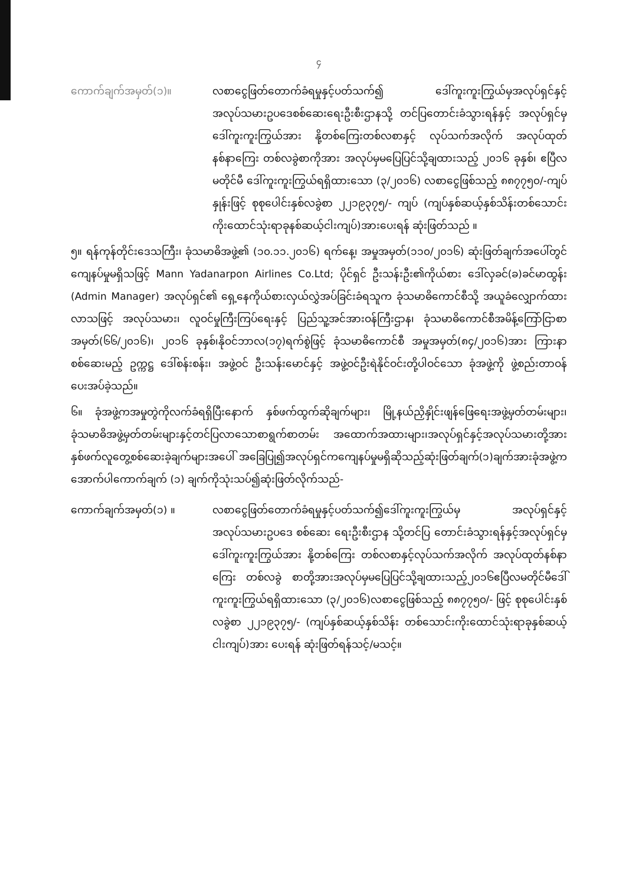၄
ကောက်ချက်အမှတ်(၁)။ လစာငွေဖြတ်တောက်ခံရမှုနှင့်ပတ်သက်၍ ဒေါ်ကူးကူးကြွယ်မှအလုပ်ရှင်နှင့်အလုပ်သမားဥပဒေစစ်ဆေးရေးဦးစီးဌာနသို့ တင်ပြတောင်းခံသွားရန်နှင့် အလုပ်ရှင်မှ ဒေါ်ကူးကူးကြွယ်အား နို့တစ်ကြေးတစ်လစာနှင့် လုပ်သက်အလိုက် အလုပ်ထုတ်နစ်နာကြေး တစ်လခွဲစာကိုအား အလုပ်မှမပြေပြင်သို့ချထားသည့် ၂၀၁၆ ခုနှစ်၊ ဧပြီလမတိုင်မီ ဒေါ်ကူးကူးကြွယ်ရရှိထားသော (၃/၂၀၁၆) လစာငွေဖြစ်သည့် ၈၈၇၇၅၀/-ကျပ်နှုန်းဖြင့် စုစုပေါင်းနှစ်လခွဲစာ ၂၂၁၉၃၇၅/- ကျပ် (ကျပ်နှစ်ဆယ့်နှစ်သိန်းတစ်သောင်းကိုးထောင်သုံးရာခုနစ်ဆယ့်ငါးကျပ်)အားပေးရန် ဆုံးဖြတ်သည် ။
၅။ ရန်ကုန်တိုင်းဒေသကြီး၊ ခုံသမာဓိအဖွဲ့၏ (၁၀.၁၁.၂၀၁၆) ရက်နေ့၊ အမှုအမှတ်(၁၁၀/၂၀၁၆) ဆုံးဖြတ်ချက်အပေါ်တွင် ကျေနပ်မှုမရှိသဖြင့် Mann Yadanarpon Airlines Co.Ltd; ပိုင်ရှင် ဦးသန်းဦး၏ကိုယ်စား ဒေါ်လှခင်(ခ)ခင်မာထွန်း (Admin Manager) အလုပ်ရှင်၏ ရှေ့နေကိုယ်စားလှယ်လွှဲအပ်ခြင်းခံရသူက ခုံသမာဓိကောင်စီသို့ အယူခံလျှောက်ထားလာသဖြင့် အလုပ်သမား၊ လူဝင်မှုကြီးကြပ်ရေးနှင့် ပြည်သူ့အင်အားဝန်ကြီးဌာန၊ ခုံသမာဓိကောင်စီအမိန့်ကြော်ငြာစာအမှတ်(၆၆/၂၀၁၆)၊ ၂၀၁၆ ခုနှစ်၊နိုဝင်ဘာလ(၁၇)ရက်စွဲဖြင့် ခုံသမာဓိကောင်စီ အမှုအမှတ်(၈၄/၂၀၁၆)အား ကြားနာစစ်ဆေးမည့် ဥက္ကဋ္ဌ ဒေါ်စန်းစန်း၊ အဖွဲ့ဝင် ဦးသန်းမောင်နှင့် အဖွဲ့ဝင်ဦးရဲနိုင်ဝင်းတို့ပါဝင်သော ခုံအဖွဲ့ကို ဖွဲ့စည်းတာဝန်ပေးအပ်ခဲ့သည်။
၆။ ခုံအဖွဲ့ကအမှုတွဲကိုလက်ခံရရှိပြီးနောက် နှစ်ဖက်ထွက်ဆိုချက်များ၊ မြို့နယ်ညှိနှိုင်းဖျန်ဖြေရေးအဖွဲ့မှတ်တမ်းများ၊ခုံသမာဓိအဖွဲ့မှတ်တမ်းများနှင့်တင်ပြလာသောစာရွက်စာတမ်း အထောက်အထားများ၊အလုပ်ရှင်နှင့်အလုပ်သမားတို့အားနှစ်ဖက်လူတွေ့စစ်ဆေးခဲ့ချက်များအပေါ် အခြေပြု၍အလုပ်ရှင်ကကျေနပ်မှုမရှိဆိုသည့်ဆုံးဖြတ်ချက်(၁)ချက်အားခုံအဖွဲ့က အောက်ပါကောက်ချက် (၁) ချက်ကိုသုံးသပ်၍ဆုံးဖြတ်လိုက်သည်-
ကောက်ချက်အမှတ်(၁) ။ လစာငွေဖြတ်တောက်ခံရမှုနှင့်ပတ်သက်၍ဒေါ်ကူးကူးကြွယ်မှ အလုပ်ရှင်နှင့်အလုပ်သမားဥပဒေ စစ်ဆေး ရေးဦးစီးဌာန သို့တင်ပြ တောင်းခံသွားရန်နှင့်အလုပ်ရှင်မှဒေါ်ကူးကူးကြွယ်အား နို့တစ်ကြေး တစ်လစာနှင့်လုပ်သက်အလိုက် အလုပ်ထုတ်နစ်နာ ကြေး တစ်လခွဲ စာတို့အားအလုပ်မှမပြေပြင်သို့ချထားသည့်၂၀၁၆ဧပြီလမတိုင်မီဒေါ်ကူးကူးကြွယ်ရရှိထားသော (၃/၂၀၁၆)လစာငွေဖြစ်သည့် ၈၈၇၇၅၀/- ဖြင့် စုစုပေါင်းနှစ်လခွဲစာ ၂၂၁၉၃၇၅/- (ကျပ်နှစ်ဆယ့်နှစ်သိန်း တစ်သောင်းကိုးထောင်သုံးရာခုနှစ်ဆယ့်ငါးကျပ်)အား ပေးရန် ဆုံးဖြတ်ရန်သင့်/မသင့်။